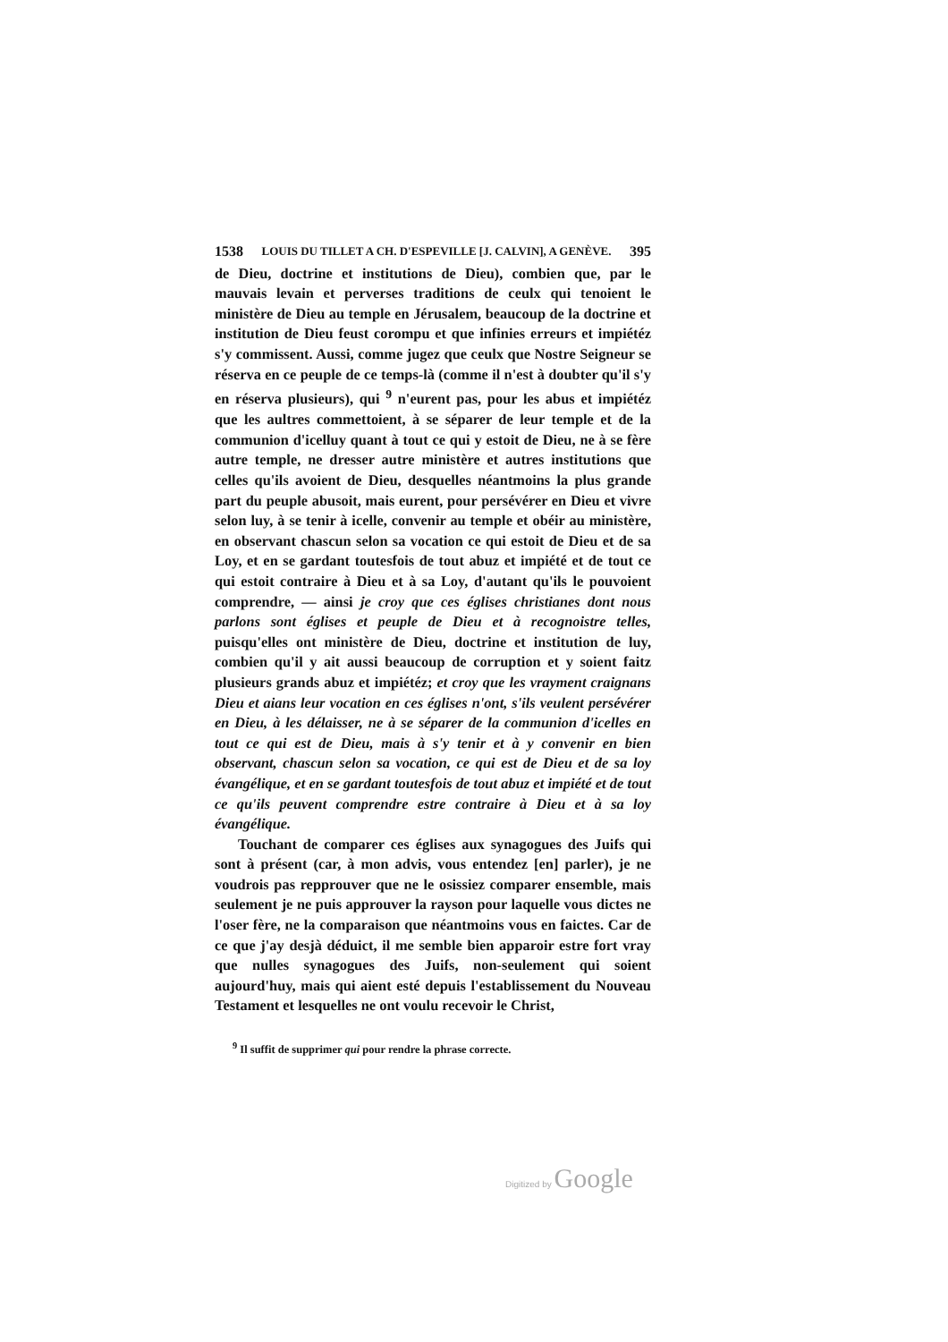1538 LOUIS DU TILLET A CH. D'ESPEVILLE [J. CALVIN], A GENÈVE. 395
de Dieu, doctrine et institutions de Dieu), combien que, par le mauvais levain et perverses traditions de ceulx qui tenoient le ministère de Dieu au temple en Jérusalem, beaucoup de la doctrine et institution de Dieu feust corompu et que infinies erreurs et impiétéz s'y commissent. Aussi, comme jugez que ceulx que Nostre Seigneur se réserva en ce peuple de ce temps-là (comme il n'est à doubter qu'il s'y en réserva plusieurs), qui <sup>9</sup> n'eurent pas, pour les abus et impiétéz que les aultres commettoient, à se séparer de leur temple et de la communion d'icelluy quant à tout ce qui y estoit de Dieu, ne à se fère autre temple, ne dresser autre ministère et autres institutions que celles qu'ils avoient de Dieu, desquelles néantmoins la plus grande part du peuple abusoit, mais eurent, pour persévérer en Dieu et vivre selon luy, à se tenir à icelle, convenir au temple et obéir au ministère, en observant chascun selon sa vocation ce qui estoit de Dieu et de sa Loy, et en se gardant toutesfois de tout abuz et impiété et de tout ce qui estoit contraire à Dieu et à sa Loy, d'autant qu'ils le pouvoient comprendre, — ainsi je croy que ces églises christianes dont nous parlons sont églises et peuple de Dieu et à recognoistre telles, puisqu'elles ont ministère de Dieu, doctrine et institution de luy, combien qu'il y ait aussi beaucoup de corruption et y soient faitz plusieurs grands abuz et impiétéz; et croy que les vrayment craignans Dieu et aians leur vocation en ces églises n'ont, s'ils veulent persévérer en Dieu, à les délaisser, ne à se séparer de la communion d'icelles en tout ce qui est de Dieu, mais à s'y tenir et à y convenir en bien observant, chascun selon sa vocation, ce qui est de Dieu et de sa loy évangélique, et en se gardant toutesfois de tout abuz et impiété et de tout ce qu'ils peuvent comprendre estre contraire à Dieu et à sa loy évangélique.
Touchant de comparer ces églises aux synagogues des Juifs qui sont à présent (car, à mon advis, vous entendez [en] parler), je ne voudrois pas repprouver que ne le osissiez comparer ensemble, mais seulement je ne puis approuver la rayson pour laquelle vous dictes ne l'oser fère, ne la comparaison que néantmoins vous en faictes. Car de ce que j'ay desjà déduict, il me semble bien apparoir estre fort vray que nulles synagogues des Juifs, non-seulement qui soient aujourd'huy, mais qui aient esté depuis l'establissement du Nouveau Testament et lesquelles ne ont voulu recevoir le Christ,
<sup>9</sup> Il suffit de supprimer qui pour rendre la phrase correcte.
Digitized by Google